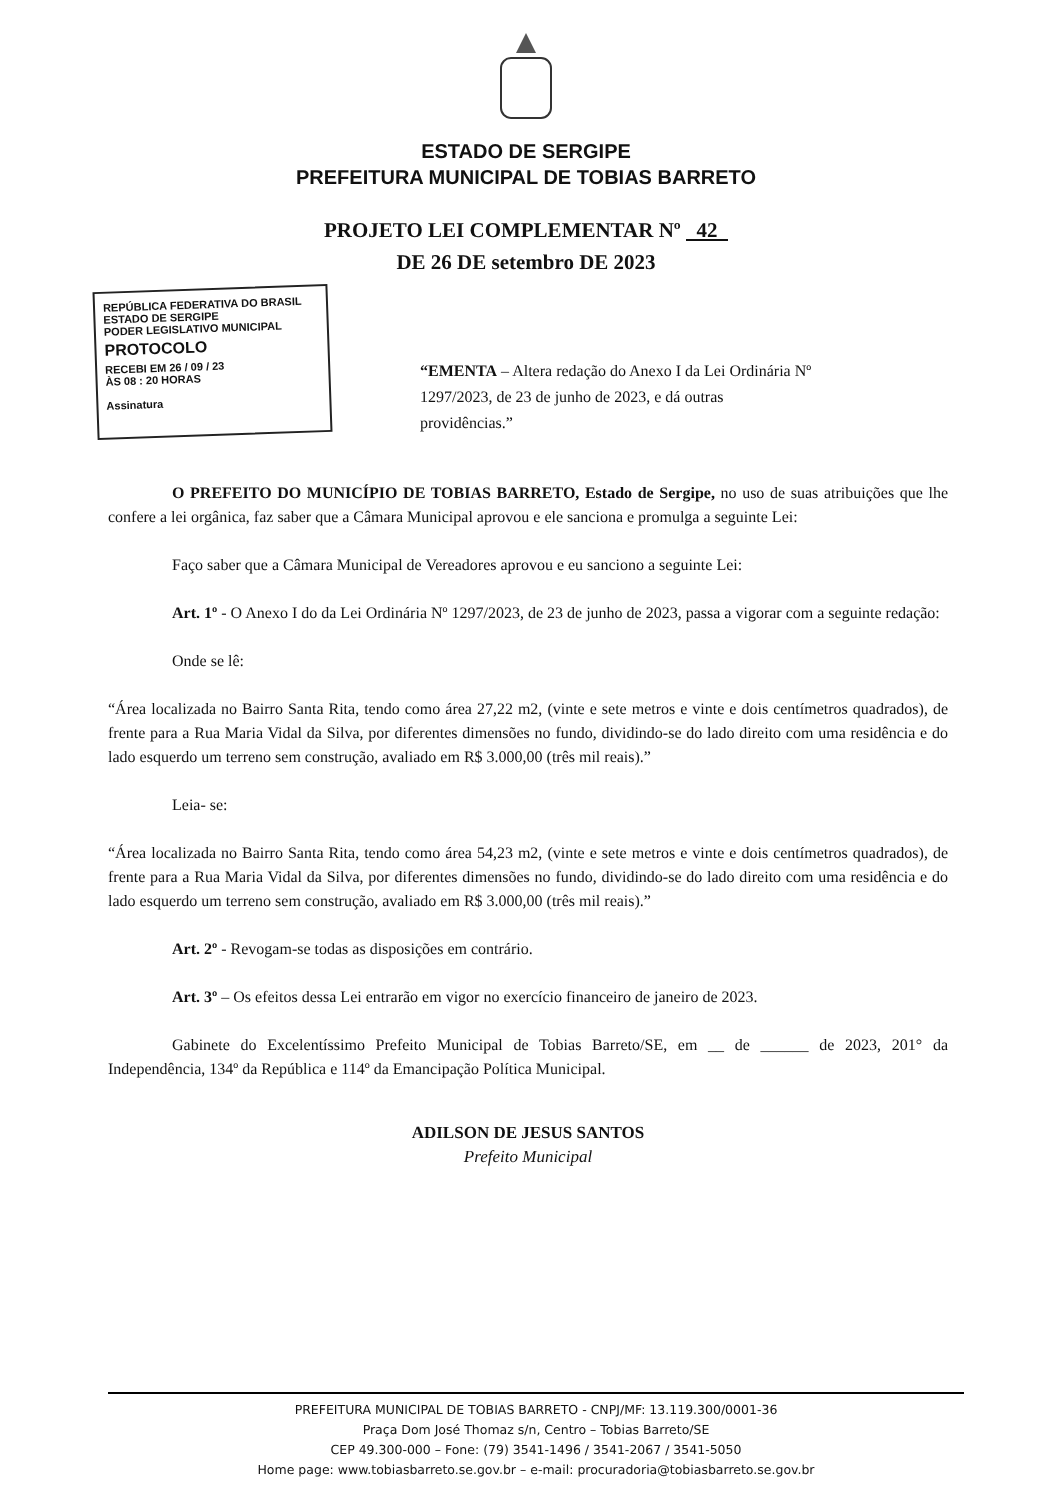ESTADO DE SERGIPE
PREFEITURA MUNICIPAL DE TOBIAS BARRETO
PROJETO LEI COMPLEMENTAR Nº 42
DE 26 DE setembro DE 2023
REPÚBLICA FEDERATIVA DO BRASIL
ESTADO DE SERGIPE
PODER LEGISLATIVO MUNICIPAL
PROTOCOLO
RECEBI EM 26 / 09 / 23
ÀS 08 : 20 HORAS
Assinatura
“EMENTA – Altera redação do Anexo I da Lei Ordinária Nº 1297/2023, de 23 de junho de 2023, e dá outras providências.”
O PREFEITO DO MUNICÍPIO DE TOBIAS BARRETO, Estado de Sergipe, no uso de suas atribuições que lhe confere a lei orgânica, faz saber que a Câmara Municipal aprovou e ele sanciona e promulga a seguinte Lei:
Faço saber que a Câmara Municipal de Vereadores aprovou e eu sanciono a seguinte Lei:
Art. 1º - O Anexo I do da Lei Ordinária Nº 1297/2023, de 23 de junho de 2023, passa a vigorar com a seguinte redação:
Onde se lê:
“Área localizada no Bairro Santa Rita, tendo como área 27,22 m2, (vinte e sete metros e vinte e dois centímetros quadrados), de frente para a Rua Maria Vidal da Silva, por diferentes dimensões no fundo, dividindo-se do lado direito com uma residência e do lado esquerdo um terreno sem construção, avaliado em R$ 3.000,00 (três mil reais).”
Leia- se:
“Área localizada no Bairro Santa Rita, tendo como área 54,23 m2, (vinte e sete metros e vinte e dois centímetros quadrados), de frente para a Rua Maria Vidal da Silva, por diferentes dimensões no fundo, dividindo-se do lado direito com uma residência e do lado esquerdo um terreno sem construção, avaliado em R$ 3.000,00 (três mil reais).”
Art. 2º - Revogam-se todas as disposições em contrário.
Art. 3º – Os efeitos dessa Lei entrarão em vigor no exercício financeiro de janeiro de 2023.
Gabinete do Excelentíssimo Prefeito Municipal de Tobias Barreto/SE, em __ de ______ de 2023, 201° da Independência, 134º da República e 114º da Emancipação Política Municipal.
ADILSON DE JESUS SANTOS
Prefeito Municipal
PREFEITURA MUNICIPAL DE TOBIAS BARRETO - CNPJ/MF: 13.119.300/0001-36
Praça Dom José Thomaz s/n, Centro – Tobias Barreto/SE
CEP 49.300-000 – Fone: (79) 3541-1496 / 3541-2067 / 3541-5050
Home page: www.tobiasbarreto.se.gov.br – e-mail: procuradoria@tobiasbarreto.se.gov.br